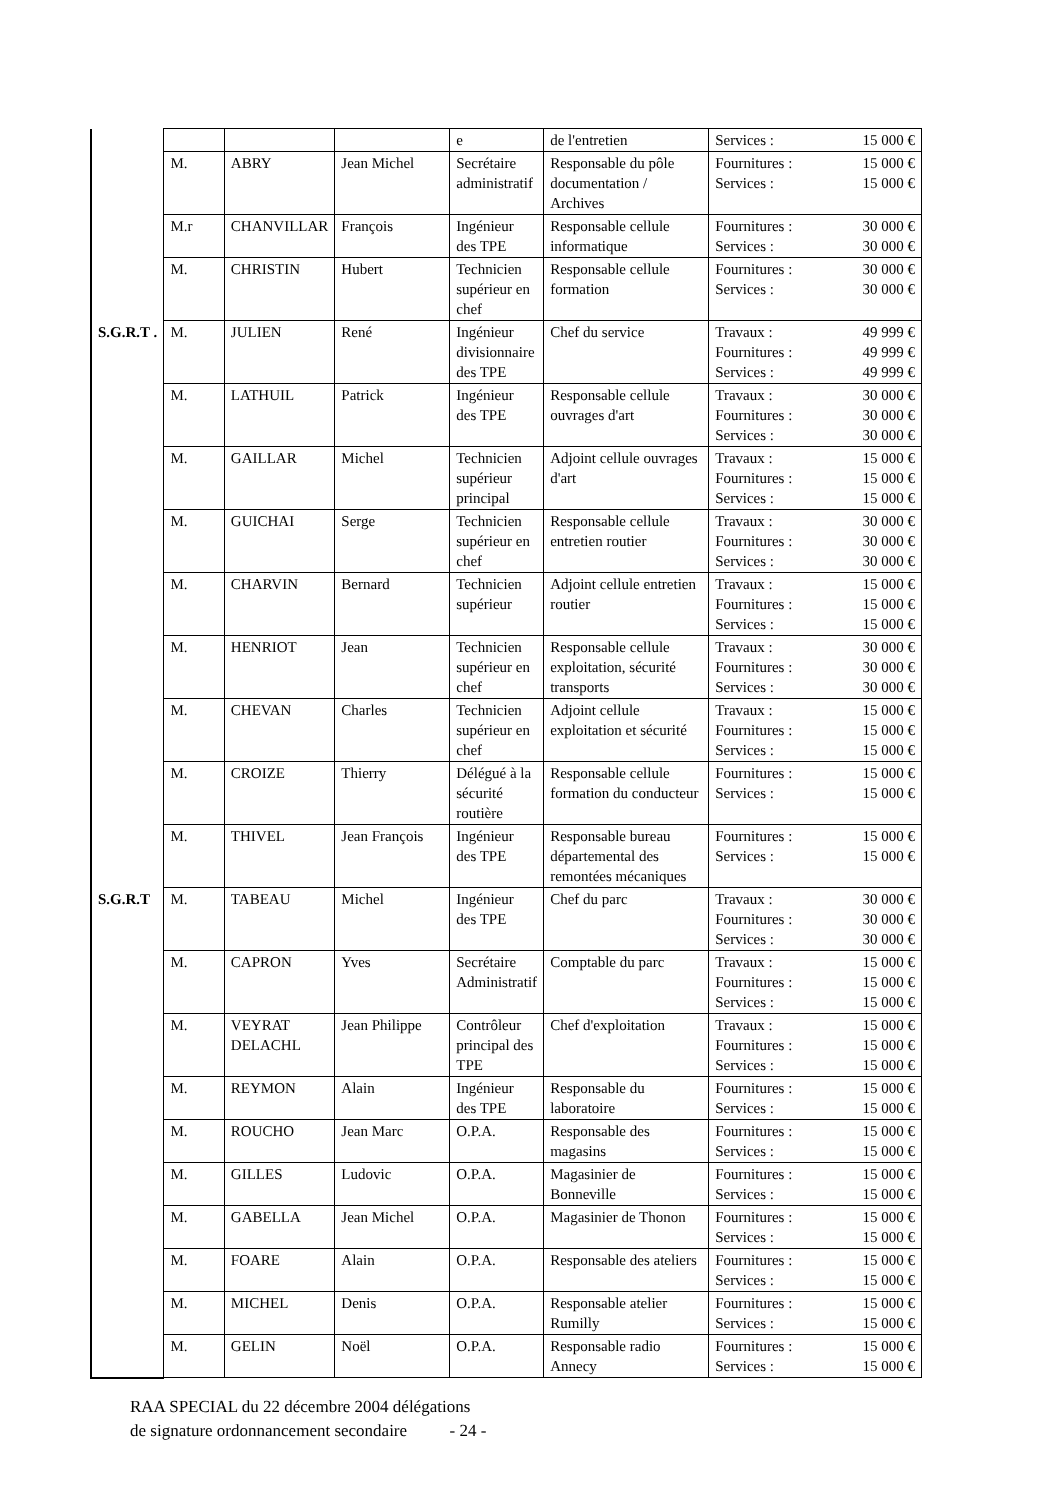| | | | | e | de l'entretien | Services : 15 000 € |
| | M. | ABRY | Jean Michel | Secrétaire administratif | Responsable du pôle documentation / Archives | Fournitures : 15 000 € Services : 15 000 € |
| | M.r | CHANVILLAR | François | Ingénieur des TPE | Responsable cellule informatique | Fournitures : 30 000 € Services : 30 000 € |
| | M. | CHRISTIN | Hubert | Technicien supérieur en chef | Responsable cellule formation | Fournitures : 30 000 € Services : 30 000 € |
| S.G.R.T . | M. | JULIEN | René | Ingénieur divisionnaire des TPE | Chef du service | Travaux : 49 999 € Fournitures : 49 999 € Services : 49 999 € |
| | M. | LATHUIL | Patrick | Ingénieur des TPE | Responsable cellule ouvrages d'art | Travaux : 30 000 € Fournitures : 30 000 € Services : 30 000 € |
| | M. | GAILLAR | Michel | Technicien supérieur principal | Adjoint cellule ouvrages d'art | Travaux : 15 000 € Fournitures : 15 000 € Services : 15 000 € |
| | M. | GUICHAI | Serge | Technicien supérieur en chef | Responsable cellule entretien routier | Travaux : 30 000 € Fournitures : 30 000 € Services : 30 000 € |
| | M. | CHARVIN | Bernard | Technicien supérieur | Adjoint cellule entretien routier | Travaux : 15 000 € Fournitures : 15 000 € Services : 15 000 € |
| | M. | HENRIOT | Jean | Technicien supérieur en chef | Responsable cellule exploitation, sécurité transports | Travaux : 30 000 € Fournitures : 30 000 € Services : 30 000 € |
| | M. | CHEVAN | Charles | Technicien supérieur en chef | Adjoint cellule exploitation et sécurité | Travaux : 15 000 € Fournitures : 15 000 € Services : 15 000 € |
| | M. | CROIZE | Thierry | Délégué à la sécurité routière | Responsable cellule formation du conducteur | Fournitures : 15 000 € Services : 15 000 € |
| | M. | THIVEL | Jean François | Ingénieur des TPE | Responsable bureau départemental des remontées mécaniques | Fournitures : 15 000 € Services : 15 000 € |
| S.G.R.T | M. | TABEAU | Michel | Ingénieur des TPE | Chef du parc | Travaux : 30 000 € Fournitures : 30 000 € Services : 30 000 € |
| | M. | CAPRON | Yves | Secrétaire Administratif | Comptable du parc | Travaux : 15 000 € Fournitures : 15 000 € Services : 15 000 € |
| | M. | VEYRAT DELACHL | Jean Philippe | Contrôleur principal des TPE | Chef d'exploitation | Travaux : 15 000 € Fournitures : 15 000 € Services : 15 000 € |
| | M. | REYMON | Alain | Ingénieur des TPE | Responsable du laboratoire | Fournitures : 15 000 € Services : 15 000 € |
| | M. | ROUCHO | Jean Marc | O.P.A. | Responsable des magasins | Fournitures : 15 000 € Services : 15 000 € |
| | M. | GILLES | Ludovic | O.P.A. | Magasinier de Bonneville | Fournitures : 15 000 € Services : 15 000 € |
| | M. | GABELLA | Jean Michel | O.P.A. | Magasinier de Thonon | Fournitures : 15 000 € Services : 15 000 € |
| | M. | FOARE | Alain | O.P.A. | Responsable des ateliers | Fournitures : 15 000 € Services : 15 000 € |
| | M. | MICHEL | Denis | O.P.A. | Responsable atelier Rumilly | Fournitures : 15 000 € Services : 15 000 € |
| | M. | GELIN | Noël | O.P.A. | Responsable radio Annecy | Fournitures : 15 000 € Services : 15 000 € |
RAA SPECIAL du 22 décembre 2004 délégations
de signature ordonnancement secondaire - 24 -